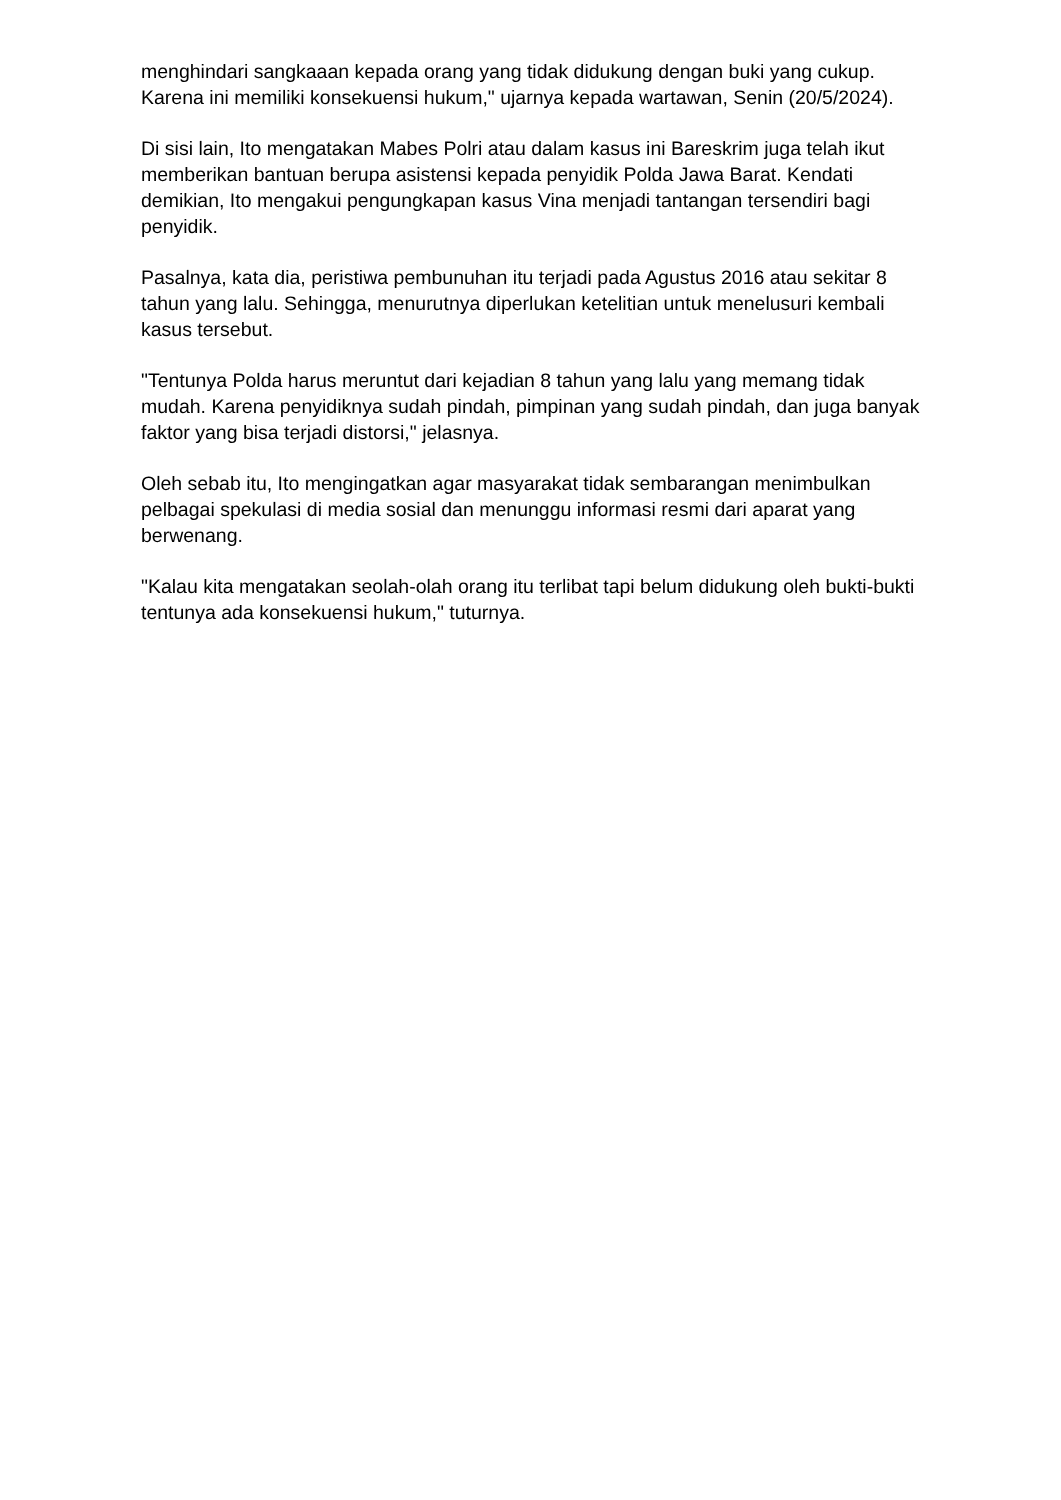menghindari sangkaaan kepada orang yang tidak didukung dengan buki yang cukup. Karena ini memiliki konsekuensi hukum," ujarnya kepada wartawan, Senin (20/5/2024).
Di sisi lain, Ito mengatakan Mabes Polri atau dalam kasus ini Bareskrim juga telah ikut memberikan bantuan berupa asistensi kepada penyidik Polda Jawa Barat. Kendati demikian, Ito mengakui pengungkapan kasus Vina menjadi tantangan tersendiri bagi penyidik.
Pasalnya, kata dia, peristiwa pembunuhan itu terjadi pada Agustus 2016 atau sekitar 8 tahun yang lalu. Sehingga, menurutnya diperlukan ketelitian untuk menelusuri kembali kasus tersebut.
"Tentunya Polda harus meruntut dari kejadian 8 tahun yang lalu yang memang tidak mudah. Karena penyidiknya sudah pindah, pimpinan yang sudah pindah, dan juga banyak faktor yang bisa terjadi distorsi," jelasnya.
Oleh sebab itu, Ito mengingatkan agar masyarakat tidak sembarangan menimbulkan pelbagai spekulasi di media sosial dan menunggu informasi resmi dari aparat yang berwenang.
"Kalau kita mengatakan seolah-olah orang itu terlibat tapi belum didukung oleh bukti-bukti tentunya ada konsekuensi hukum," tuturnya.